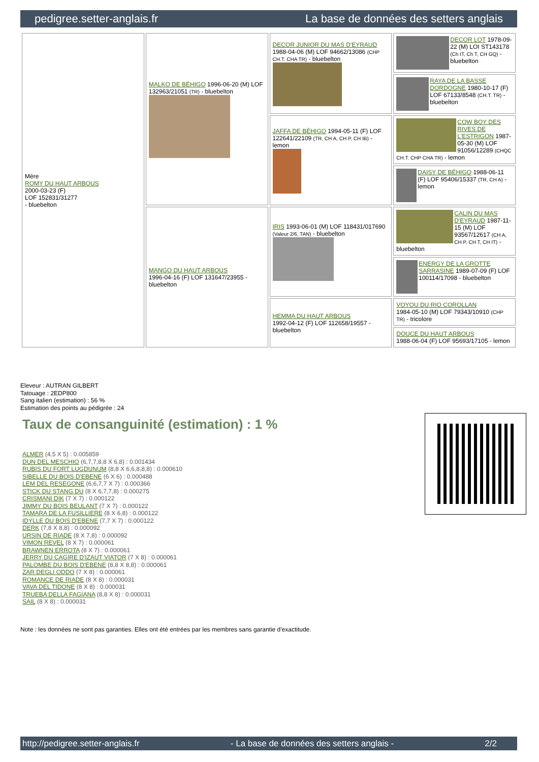pedigree.setter-anglais.fr La base de données des setters anglais
| Mère ROMY DU HAUT ARBOUS 2000-03-23 (F) LOF 152831/31277 - bluebelton | MALKO DE BÉHIGO 1996-06-20 (M) LOF 132963/21051 (TR) - bluebelton | DECOR JUNIOR DU MAS D'EYRAUD 1988-04-06 (M) LOF 94662/13086 (CHP CH.T. CHA TR) - bluebelton | DECOR LOT 1978-09-22 (M) LOI ST143178 (Ch IT, Ch T, CH GQ) - bluebelton |
| | | | RAYA DE LA BASSE DORDOGNE 1980-10-17 (F) LOF 67133/8548 (CH.T. TR) - bluebelton |
| | | JAFFA DE BÉHIGO 1994-05-11 (F) LOF 122641/22109 (TR, CH A, CH P, CH IB) - lemon | COW BOY DES RIVES DE L'ESTRIGON 1987-05-30 (M) LOF 91056/12289 (CHQC CH.T. CHP CHA TR) - lemon |
| | | | DAISY DE BÉHIGO 1988-06-11 (F) LOF 95406/15337 (TR, CH A) - lemon |
| | MANGO DU HAUT ARBOUS 1996-04-16 (F) LOF 131647/23955 - bluebelton | IRIS 1993-06-01 (M) LOF 118431/017690 (Valeur 2/6, TAN) - bluebelton | CALIN DU MAS D'EYRAUD 1987-11-15 (M) LOF 93567/12617 (CH A, CH P, CH T, CH IT) - bluebelton |
| | | | ENERGY DE LA GROTTE SARRASINE 1989-07-09 (F) LOF 100114/17098 - bluebelton |
| | | HEMMA DU HAUT ARBOUS 1992-04-12 (F) LOF 112658/19557 - bluebelton | VOYOU DU RIO COROLLAN 1984-05-10 (M) LOF 79343/10910 (CHP TR) - tricolore |
| | | | DOUCE DU HAUT ARBOUS 1988-06-04 (F) LOF 95693/17105 - lemon |
Eleveur : AUTRAN GILBERT
Tatouage : 2EDP800
Sang italien (estimation) : 56 %
Estimation des points au pédigrée : 24
Taux de consanguinité (estimation) : 1 %
ALMER (4,5 X 5) : 0.005859
DUN DEL MESCHIO (6,7,7,8,8 X 6,8) : 0.001434
RUBIS DU FORT LUGDUNUM (8,8 X 6,6,8,8,8) : 0.000610
SIBELLE DU BOIS D'EBENE (6 X 6) : 0.000488
LEM DEL RESEGONE (6,6,7,7 X 7) : 0.000366
STICK DU STANG DU (8 X 6,7,7,8) : 0.000275
CRISMANI DIK (7 X 7) : 0.000122
JIMMY DU BOIS BEULANT (7 X 7) : 0.000122
TAMARA DE LA FUSILLIERE (8 X 6,8) : 0.000122
IDYLLE DU BOIS D'EBENE (7,7 X 7) : 0.000122
DERK (7,8 X 8,8) : 0.000092
URSIN DE RIADE (8 X 7,8) : 0.000092
VIMON REVEL (8 X 7) : 0.000061
BRAWNEN ERROTA (8 X 7) : 0.000061
JERRY DU CAGIRE D'IZAUT VIATOR (7 X 8) : 0.000061
PALOMBE DU BOIS D'EBENE (8,8 X 8,8) : 0.000061
ZAR DEGLI ODDO (7 X 8) : 0.000061
ROMANCE DE RIADE (8 X 8) : 0.000031
VAVA DEL TIDONE (8 X 8) : 0.000031
TRUEBA DELLA FAGIANA (8,8 X 8) : 0.000031
SAIL (8 X 8) : 0.000031
Note : les données ne sont pas garanties. Elles ont été entrées par les membres sans garantie d'exactitude.
http://pedigree.setter-anglais.fr - La base de données des setters anglais - 2/2